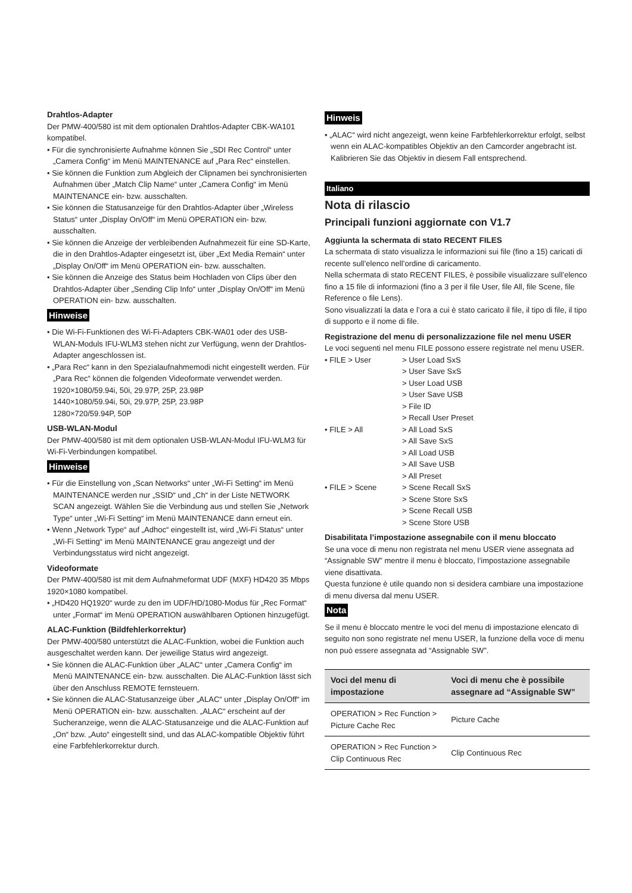Drahtlos-Adapter
Der PMW-400/580 ist mit dem optionalen Drahtlos-Adapter CBK-WA101 kompatibel.
• Für die synchronisierte Aufnahme können Sie „SDI Rec Control“ unter „Camera Config“ im Menü MAINTENANCE auf „Para Rec“ einstellen.
• Sie können die Funktion zum Abgleich der Clipnamen bei synchronisierten Aufnahmen über „Match Clip Name“ unter „Camera Config“ im Menü MAINTENANCE ein- bzw. ausschalten.
• Sie können die Statusanzeige für den Drahtlos-Adapter über „Wireless Status“ unter „Display On/Off“ im Menü OPERATION ein- bzw. ausschalten.
• Sie können die Anzeige der verbleibenden Aufnahmezeit für eine SD-Karte, die in den Drahtlos-Adapter eingesetzt ist, über „Ext Media Remain“ unter „Display On/Off“ im Menü OPERATION ein- bzw. ausschalten.
• Sie können die Anzeige des Status beim Hochladen von Clips über den Drahtlos-Adapter über „Sending Clip Info“ unter „Display On/Off“ im Menü OPERATION ein- bzw. ausschalten.
Hinweise
• Die Wi-Fi-Funktionen des Wi-Fi-Adapters CBK-WA01 oder des USB-WLAN-Moduls IFU-WLM3 stehen nicht zur Verfügung, wenn der Drahtlos-Adapter angeschlossen ist.
• „Para Rec“ kann in den Spezialaufnahmemodi nicht eingestellt werden. Für „Para Rec“ können die folgenden Videoformate verwendet werden.
1920×1080/59.94i, 50i, 29.97P, 25P, 23.98P
1440×1080/59.94i, 50i, 29.97P, 25P, 23.98P
1280×720/59.94P, 50P
USB-WLAN-Modul
Der PMW-400/580 ist mit dem optionalen USB-WLAN-Modul IFU-WLM3 für Wi-Fi-Verbindungen kompatibel.
Hinweise
• Für die Einstellung von „Scan Networks“ unter „Wi-Fi Setting“ im Menü MAINTENANCE werden nur „SSID“ und „Ch“ in der Liste NETWORK SCAN angezeigt. Wählen Sie die Verbindung aus und stellen Sie „Network Type“ unter „Wi-Fi Setting“ im Menü MAINTENANCE dann erneut ein.
• Wenn „Network Type“ auf „Adhoc“ eingestellt ist, wird „Wi-Fi Status“ unter „Wi-Fi Setting“ im Menü MAINTENANCE grau angezeigt und der Verbindungsstatus wird nicht angezeigt.
Videoformate
Der PMW-400/580 ist mit dem Aufnahmeformat UDF (MXF) HD420 35 Mbps 1920×1080 kompatibel.
• „HD420 HQ1920“ wurde zu den im UDF/HD/1080-Modus für „Rec Format“ unter „Format“ im Menü OPERATION auswählbaren Optionen hinzugefügt.
ALAC-Funktion (Bildfehlerkorrektur)
Der PMW-400/580 unterstützt die ALAC-Funktion, wobei die Funktion auch ausgeschaltet werden kann. Der jeweilige Status wird angezeigt.
• Sie können die ALAC-Funktion über „ALAC“ unter „Camera Config“ im Menü MAINTENANCE ein- bzw. ausschalten. Die ALAC-Funktion lässt sich über den Anschluss REMOTE fernsteuern.
• Sie können die ALAC-Statusanzeige über „ALAC“ unter „Display On/Off“ im Menü OPERATION ein- bzw. ausschalten. „ALAC“ erscheint auf der Sucheranzeige, wenn die ALAC-Statusanzeige und die ALAC-Funktion auf „On“ bzw. „Auto“ eingestellt sind, und das ALAC-kompatible Objektiv führt eine Farbfehlerkorrektur durch.
Hinweis
• „ALAC“ wird nicht angezeigt, wenn keine Farbfehlerkorrektur erfolgt, selbst wenn ein ALAC-kompatibles Objektiv an den Camcorder angebracht ist. Kalibrieren Sie das Objektiv in diesem Fall entsprechend.
Italiano
Nota di rilascio
Principali funzioni aggiornate con V1.7
Aggiunta la schermata di stato RECENT FILES
La schermata di stato visualizza le informazioni sui file (fino a 15) caricati di recente sull’elenco nell’ordine di caricamento.
Nella schermata di stato RECENT FILES, è possibile visualizzare sull’elenco fino a 15 file di informazioni (fino a 3 per il file User, file All, file Scene, file Reference o file Lens).
Sono visualizzati la data e l’ora a cui è stato caricato il file, il tipo di file, il tipo di supporto e il nome di file.
Registrazione del menu di personalizzazione file nel menu USER
Le voci seguenti nel menu FILE possono essere registrate nel menu USER.
• FILE > User
> User Load SxS
> User Save SxS
> User Load USB
> User Save USB
> File ID
> Recall User Preset
• FILE > All
> All Load SxS
> All Save SxS
> All Load USB
> All Save USB
> All Preset
• FILE > Scene
> Scene Recall SxS
> Scene Store SxS
> Scene Recall USB
> Scene Store USB
Disabilitata l’impostazione assegnabile con il menu bloccato
Se una voce di menu non registrata nel menu USER viene assegnata ad “Assignable SW” mentre il menu è bloccato, l’impostazione assegnabile viene disattivata.
Questa funzione è utile quando non si desidera cambiare una impostazione di menu diversa dal menu USER.
Nota
Se il menu è bloccato mentre le voci del menu di impostazione elencato di seguito non sono registrate nel menu USER, la funzione della voce di menu non può essere assegnata ad “Assignable SW”.
| Voci del menu di impostazione | Voci di menu che è possibile assegnare ad “Assignable SW” |
| --- | --- |
| OPERATION > Rec Function > Picture Cache Rec | Picture Cache |
| OPERATION > Rec Function > Clip Continuous Rec | Clip Continuous Rec |